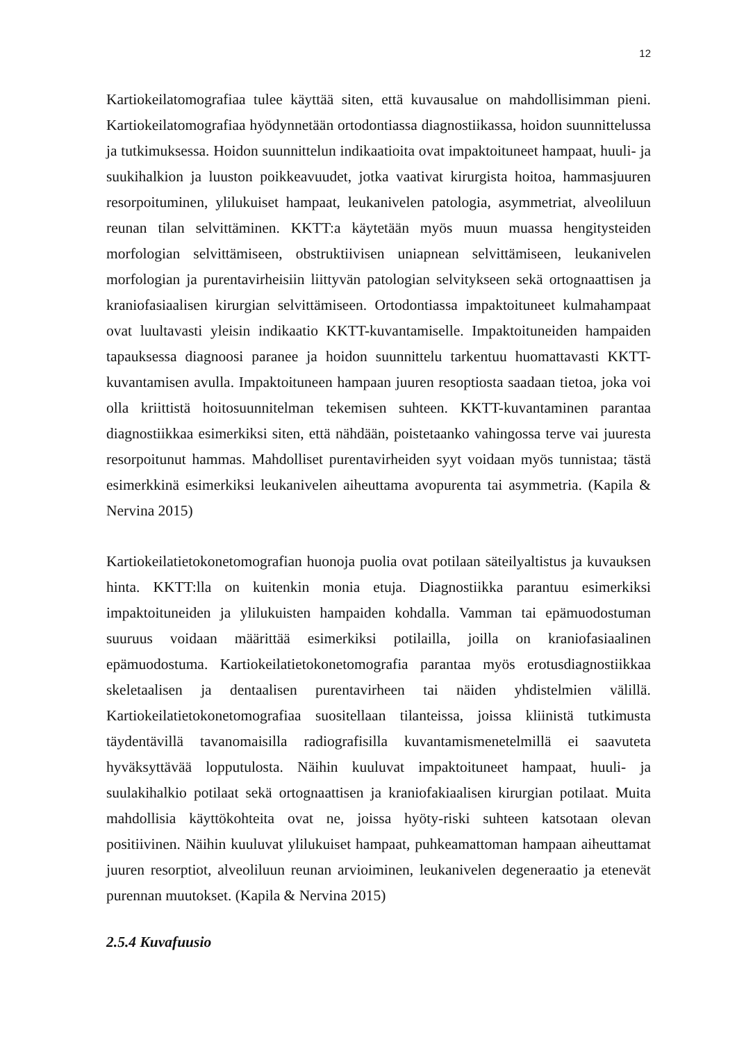12
Kartiokeilatomografiaa tulee käyttää siten, että kuvausalue on mahdollisimman pieni. Kartiokeilatomografiaa hyödynnetään ortodontiassa diagnostiikassa, hoidon suunnittelussa ja tutkimuksessa. Hoidon suunnittelun indikaatioita ovat impaktoituneet hampaat, huuli- ja suukihalkion ja luuston poikkeavuudet, jotka vaativat kirurgista hoitoa, hammasjuuren resorpoituminen, ylilukuiset hampaat, leukanivelen patologia, asymmetriat, alveoliluun reunan tilan selvittäminen. KKTT:a käytetään myös muun muassa hengitysteiden morfologian selvittämiseen, obstruktiivisen uniapnean selvittämiseen, leukanivelen morfologian ja purentavirheisiin liittyvän patologian selvitykseen sekä ortognaattisen ja kraniofasiaalisen kirurgian selvittämiseen. Ortodontiassa impaktoituneet kulmahampaat ovat luultavasti yleisin indikaatio KKTT-kuvantamiselle. Impaktoituneiden hampaiden tapauksessa diagnoosi paranee ja hoidon suunnittelu tarkentuu huomattavasti KKTT-kuvantamisen avulla. Impaktoituneen hampaan juuren resoptiosta saadaan tietoa, joka voi olla kriittistä hoitosuunnitelman tekemisen suhteen. KKTT-kuvantaminen parantaa diagnostiikkaa esimerkiksi siten, että nähdään, poistetaanko vahingossa terve vai juuresta resorpoitunut hammas. Mahdolliset purentavirheiden syyt voidaan myös tunnistaa; tästä esimerkkinä esimerkiksi leukanivelen aiheuttama avopurenta tai asymmetria. (Kapila & Nervina 2015)
Kartiokeilatietokonetomografian huonoja puolia ovat potilaan säteilyaltistus ja kuvauksen hinta. KKTT:lla on kuitenkin monia etuja. Diagnostiikka parantuu esimerkiksi impaktoituneiden ja ylilukuisten hampaiden kohdalla. Vamman tai epämuodostuman suuruus voidaan määrittää esimerkiksi potilailla, joilla on kraniofasiaalinen epämuodostuma. Kartiokeilatietokonetomografia parantaa myös erotusdiagnostiikkaa skeletaalisen ja dentaalisen purentavirheen tai näiden yhdistelmien välillä. Kartiokeilatietokonetomografiaa suositellaan tilanteissa, joissa kliinistä tutkimusta täydentävillä tavanomaisilla radiografisilla kuvantamismenetelmillä ei saavuteta hyväksyttävää lopputulosta. Näihin kuuluvat impaktoituneet hampaat, huuli- ja suulakihalkio potilaat sekä ortognaattisen ja kraniofakiaalisen kirurgian potilaat. Muita mahdollisia käyttökohteita ovat ne, joissa hyöty-riski suhteen katsotaan olevan positiivinen. Näihin kuuluvat ylilukuiset hampaat, puhkeamattoman hampaan aiheuttamat juuren resorptiot, alveoliluun reunan arvioiminen, leukanivelen degeneraatio ja etenevät purennan muutokset. (Kapila & Nervina 2015)
2.5.4 Kuvafuusio